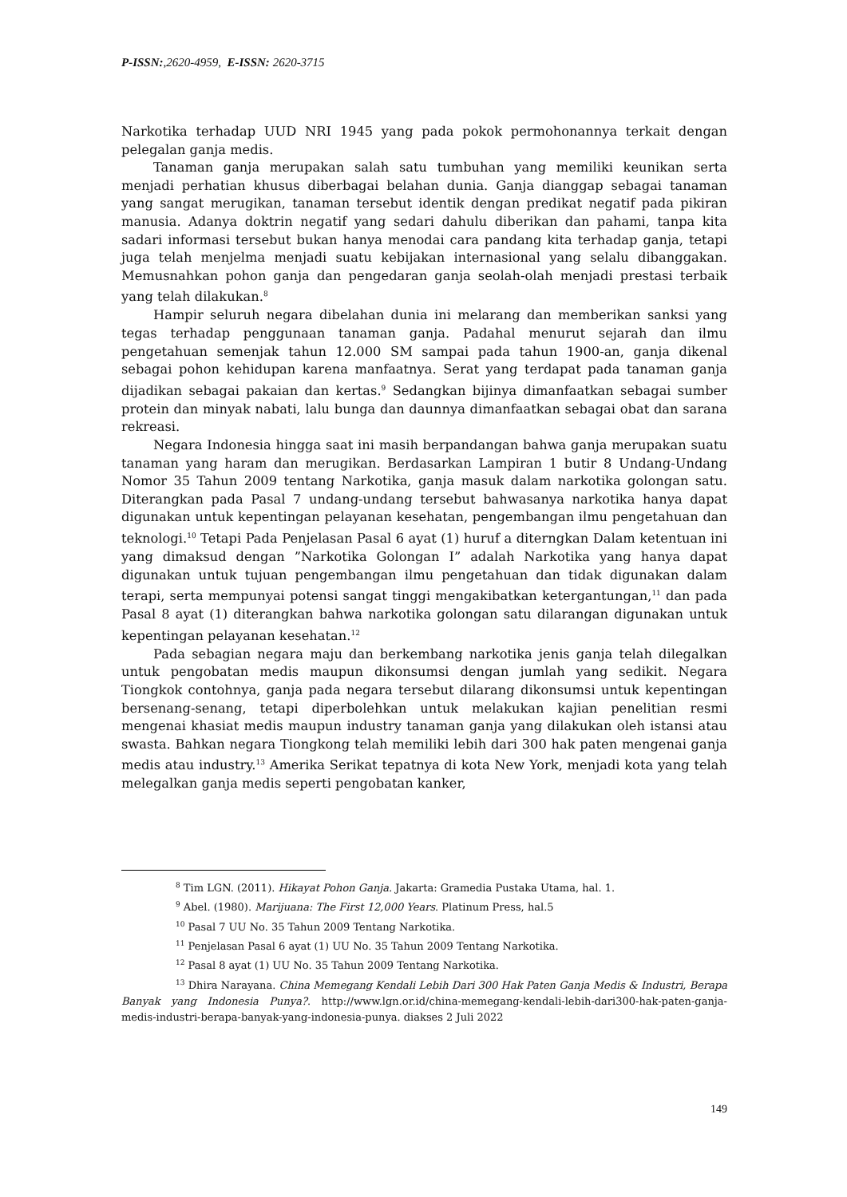P-ISSN:,2620-4959, E-ISSN: 2620-3715
Narkotika terhadap UUD NRI 1945 yang pada pokok permohonannya terkait dengan pelegalan ganja medis.
Tanaman ganja merupakan salah satu tumbuhan yang memiliki keunikan serta menjadi perhatian khusus diberbagai belahan dunia. Ganja dianggap sebagai tanaman yang sangat merugikan, tanaman tersebut identik dengan predikat negatif pada pikiran manusia. Adanya doktrin negatif yang sedari dahulu diberikan dan pahami, tanpa kita sadari informasi tersebut bukan hanya menodai cara pandang kita terhadap ganja, tetapi juga telah menjelma menjadi suatu kebijakan internasional yang selalu dibanggakan. Memusnahkan pohon ganja dan pengedaran ganja seolah-olah menjadi prestasi terbaik yang telah dilakukan.<sup>8</sup>
Hampir seluruh negara dibelahan dunia ini melarang dan memberikan sanksi yang tegas terhadap penggunaan tanaman ganja. Padahal menurut sejarah dan ilmu pengetahuan semenjak tahun 12.000 SM sampai pada tahun 1900-an, ganja dikenal sebagai pohon kehidupan karena manfaatnya. Serat yang terdapat pada tanaman ganja dijadikan sebagai pakaian dan kertas.<sup>9</sup> Sedangkan bijinya dimanfaatkan sebagai sumber protein dan minyak nabati, lalu bunga dan daunnya dimanfaatkan sebagai obat dan sarana rekreasi.
Negara Indonesia hingga saat ini masih berpandangan bahwa ganja merupakan suatu tanaman yang haram dan merugikan. Berdasarkan Lampiran 1 butir 8 Undang-Undang Nomor 35 Tahun 2009 tentang Narkotika, ganja masuk dalam narkotika golongan satu. Diterangkan pada Pasal 7 undang-undang tersebut bahwasanya narkotika hanya dapat digunakan untuk kepentingan pelayanan kesehatan, pengembangan ilmu pengetahuan dan teknologi.<sup>10</sup> Tetapi Pada Penjelasan Pasal 6 ayat (1) huruf a diterngkan Dalam ketentuan ini yang dimaksud dengan ”Narkotika Golongan I” adalah Narkotika yang hanya dapat digunakan untuk tujuan pengembangan ilmu pengetahuan dan tidak digunakan dalam terapi, serta mempunyai potensi sangat tinggi mengakibatkan ketergantungan,<sup>11</sup> dan pada Pasal 8 ayat (1) diterangkan bahwa narkotika golongan satu dilarangan digunakan untuk kepentingan pelayanan kesehatan.<sup>12</sup>
Pada sebagian negara maju dan berkembang narkotika jenis ganja telah dilegalkan untuk pengobatan medis maupun dikonsumsi dengan jumlah yang sedikit. Negara Tiongkok contohnya, ganja pada negara tersebut dilarang dikonsumsi untuk kepentingan bersenang-senang, tetapi diperbolehkan untuk melakukan kajian penelitian resmi mengenai khasiat medis maupun industry tanaman ganja yang dilakukan oleh istansi atau swasta. Bahkan negara Tiongkong telah memiliki lebih dari 300 hak paten mengenai ganja medis atau industry.<sup>13</sup> Amerika Serikat tepatnya di kota New York, menjadi kota yang telah melegalkan ganja medis seperti pengobatan kanker,
<sup>8</sup> Tim LGN. (2011). Hikayat Pohon Ganja. Jakarta: Gramedia Pustaka Utama, hal. 1.
<sup>9</sup> Abel. (1980). Marijuana: The First 12,000 Years. Platinum Press, hal.5
<sup>10</sup> Pasal 7 UU No. 35 Tahun 2009 Tentang Narkotika.
<sup>11</sup> Penjelasan Pasal 6 ayat (1) UU No. 35 Tahun 2009 Tentang Narkotika.
<sup>12</sup> Pasal 8 ayat (1) UU No. 35 Tahun 2009 Tentang Narkotika.
<sup>13</sup> Dhira Narayana. China Memegang Kendali Lebih Dari 300 Hak Paten Ganja Medis & Industri, Berapa Banyak yang Indonesia Punya?. http://www.lgn.or.id/china-memegang-kendali-lebih-dari300-hak-paten-ganja-medis-industri-berapa-banyak-yang-indonesia-punya. diakses 2 Juli 2022
149